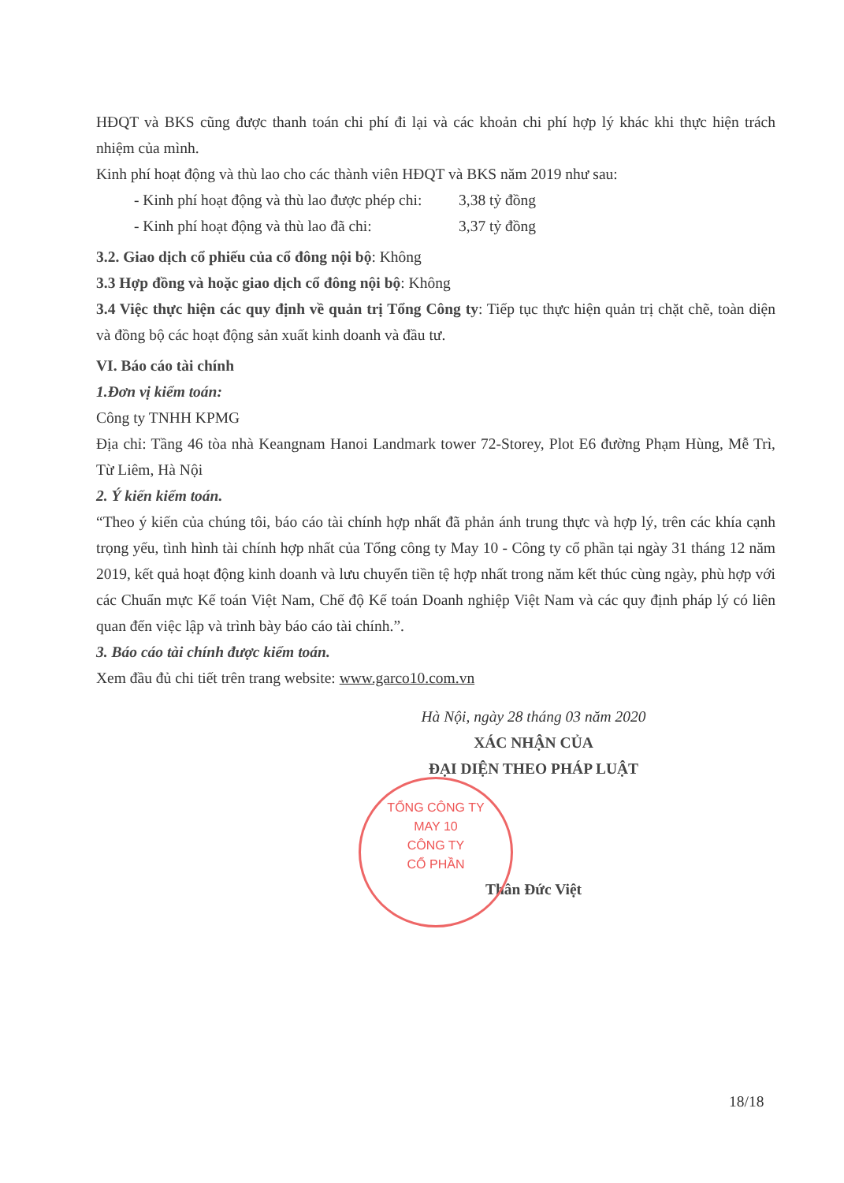HĐQT và BKS cũng được thanh toán chi phí đi lại và các khoản chi phí hợp lý khác khi thực hiện trách nhiệm của mình.
Kinh phí hoạt động và thù lao cho các thành viên HĐQT và BKS năm 2019 như sau:
- Kinh phí hoạt động và thù lao được phép chi: 3,38 tỷ đồng
- Kinh phí hoạt động và thù lao đã chi: 3,37 tỷ đồng
3.2. Giao dịch cổ phiếu của cổ đông nội bộ: Không
3.3 Hợp đồng và hoặc giao dịch cổ đông nội bộ: Không
3.4 Việc thực hiện các quy định về quản trị Tổng Công ty: Tiếp tục thực hiện quản trị chặt chẽ, toàn diện và đồng bộ các hoạt động sản xuất kinh doanh và đầu tư.
VI. Báo cáo tài chính
1.Đơn vị kiểm toán:
Công ty TNHH KPMG
Địa chỉ: Tầng 46 tòa nhà Keangnam Hanoi Landmark tower 72-Storey, Plot E6 đường Phạm Hùng, Mễ Trì, Từ Liêm, Hà Nội
2. Ý kiến kiểm toán.
“Theo ý kiến của chúng tôi, báo cáo tài chính hợp nhất đã phản ánh trung thực và hợp lý, trên các khía cạnh trọng yếu, tình hình tài chính hợp nhất của Tổng công ty May 10 - Công ty cổ phần tại ngày 31 tháng 12 năm 2019, kết quả hoạt động kinh doanh và lưu chuyển tiền tệ hợp nhất trong năm kết thúc cùng ngày, phù hợp với các Chuẩn mực Kế toán Việt Nam, Chế độ Kế toán Doanh nghiệp Việt Nam và các quy định pháp lý có liên quan đến việc lập và trình bày báo cáo tài chính.”.
3. Báo cáo tài chính được kiểm toán.
Xem đầu đủ chi tiết trên trang website: www.garco10.com.vn
Hà Nội, ngày 28 tháng 03 năm 2020
XÁC NHẬN CỦA
ĐẠI DIỆN THEO PHÁP LUẬT
Thân Đức Việt
TỔNG CÔNG TY
MAY 10
CÔNG TY
CỔ PHẦN
18/18